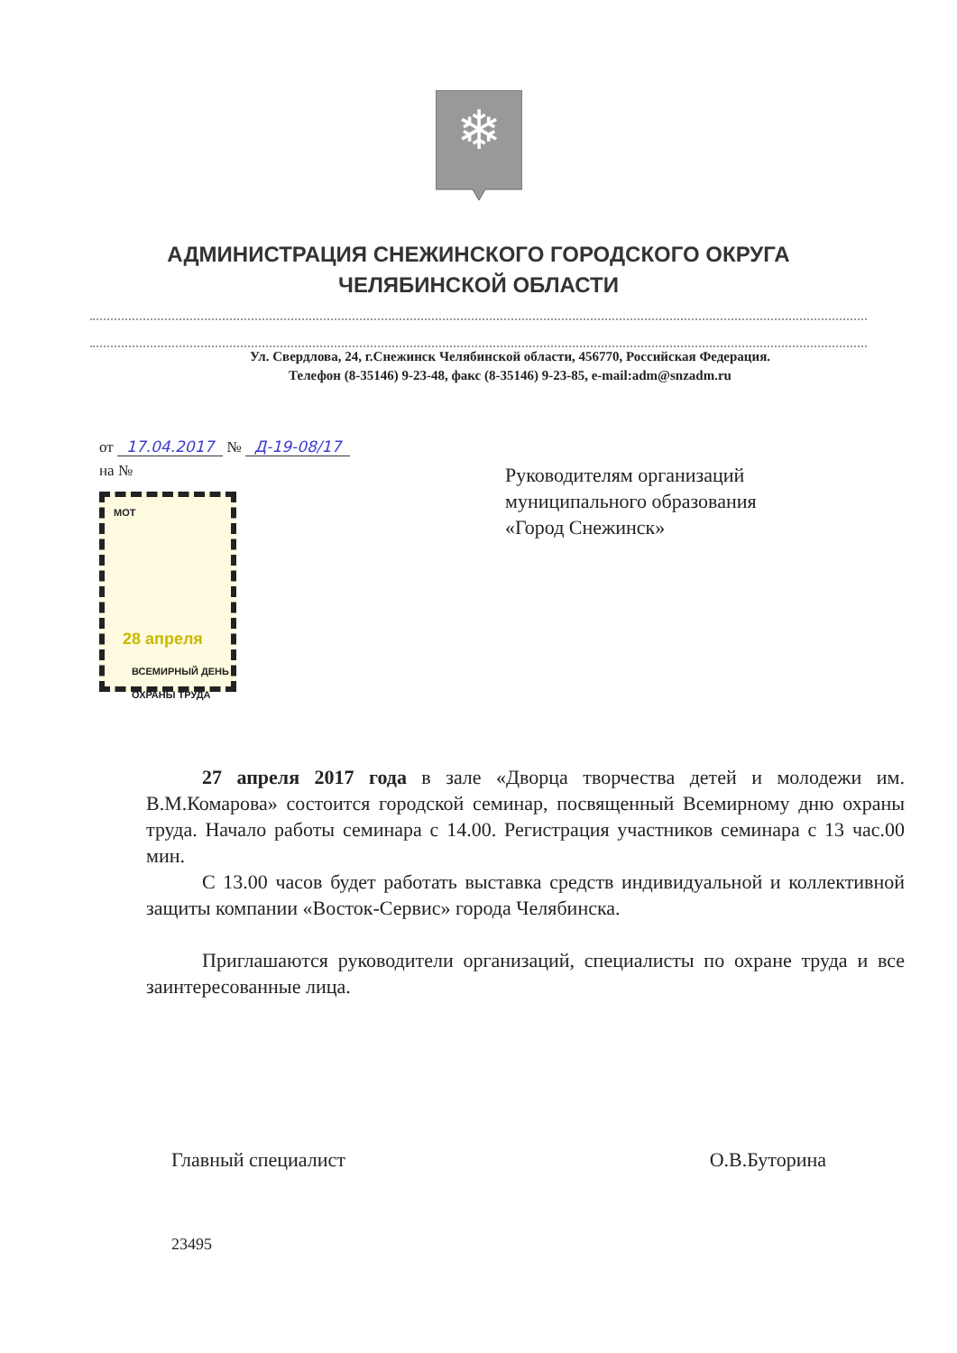❄
АДМИНИСТРАЦИЯ СНЕЖИНСКОГО ГОРОДСКОГО ОКРУГА
ЧЕЛЯБИНСКОЙ ОБЛАСТИ
Ул. Свердлова, 24, г.Снежинск Челябинской области, 456770, Российская Федерация.
Телефон (8-35146) 9-23-48, факс (8-35146) 9-23-85, e-mail:adm@snzadm.ru
от 17.04.2017 № Д-19-08/17
на №
МОТ
28 апреля
ВСЕМИРНЫЙ ДЕНЬ ОХРАНЫ ТРУДА
Руководителям организаций
муниципального образования
«Город Снежинск»
27 апреля 2017 года в зале «Дворца творчества детей и молодежи им. В.М.Комарова» состоится городской семинар, посвященный Всемирному дню охраны труда. Начало работы семинара с 14.00. Регистрация участников семинара с 13 час.00 мин.
С 13.00 часов будет работать выставка средств индивидуальной и коллективной защиты компании «Восток-Сервис» города Челябинска.
Приглашаются руководители организаций, специалисты по охране труда и все заинтересованные лица.
Главный специалист О.В.Буторина
23495